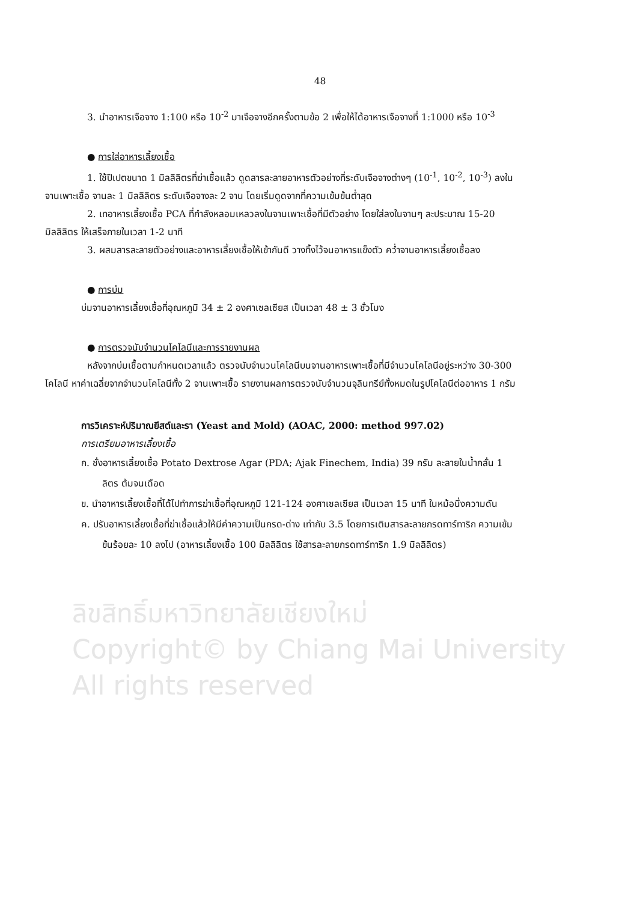ลิขสิทธิ์มหาวิทยาลัยเชียงใหม่
Copyright© by Chiang Mai University
All rights reserved
48
3. นำอาหารเจือจาง 1:100 หรือ 10<sup>-2</sup> มาเจือจางอีกครั้งตามข้อ 2 เพื่อให้ได้อาหารเจือจางที่ 1:1000 หรือ 10<sup>-3</sup>
● การใส่อาหารเลี้ยงเชื้อ
1. ใช้ปิเปตขนาด 1 มิลลิลิตรที่ฆ่าเชื้อแล้ว ดูดสารละลายอาหารตัวอย่างที่ระดับเจือจางต่างๆ (10<sup>-1</sup>, 10<sup>-2</sup>, 10<sup>-3</sup>) ลงในจานเพาะเชื้อ จานละ 1 มิลลิลิตร ระดับเจือจางละ 2 จาน โดยเริ่มดูดจากที่ความเข้มข้นต่ำสุด
2. เทอาหารเลี้ยงเชื้อ PCA ที่กำลังหลอมเหลวลงในจานเพาะเชื้อที่มีตัวอย่าง โดยใส่ลงในจานๆ ละประมาณ 15-20 มิลลิลิตร ให้เสร็จภายในเวลา 1-2 นาที
3. ผสมสารละลายตัวอย่างและอาหารเลี้ยงเชื้อให้เข้ากันดี วางทิ้งไว้จนอาหารแข็งตัว คว่ำจานอาหารเลี้ยงเชื้อลง
● การบ่ม
บ่มจานอาหารเลี้ยงเชื้อที่อุณหภูมิ 34 ± 2 องศาเซลเซียส เป็นเวลา 48 ± 3 ชั่วโมง
● การตรวจนับจำนวนโคโลนีและการรายงานผล
หลังจากบ่มเชื้อตามกำหนดเวลาแล้ว ตรวจนับจำนวนโคโลนีบนจานอาหารเพาะเชื้อที่มีจำนวนโคโลนีอยู่ระหว่าง 30-300 โคโลนี หาค่าเฉลี่ยจากจำนวนโคโลนีทั้ง 2 จานเพาะเชื้อ รายงานผลการตรวจนับจำนวนจุลินทรีย์ทั้งหมดในรูปโคโลนีต่ออาหาร 1 กรัม
การวิเคราะห์ปริมาณยีสต์และรา (Yeast and Mold) (AOAC, 2000: method 997.02)
การเตรียมอาหารเลี้ยงเชื้อ
ก. ชั่งอาหารเลี้ยงเชื้อ Potato Dextrose Agar (PDA; Ajak Finechem, India) 39 กรัม ละลายในน้ำกลั่น 1 ลิตร ต้มจนเดือด
ข. นำอาหารเลี้ยงเชื้อที่ได้ไปทำการฆ่าเชื้อที่อุณหภูมิ 121-124 องศาเซลเซียส เป็นเวลา 15 นาที ในหม้อนึ่งความดัน
ค. ปรับอาหารเลี้ยงเชื้อที่ฆ่าเชื้อแล้วให้มีค่าความเป็นกรด-ด่าง เท่ากับ 3.5 โดยการเติมสารละลายกรดทาร์ทาริก ความเข้มข้นร้อยละ 10 ลงไป (อาหารเลี้ยงเชื้อ 100 มิลลิลิตร ใช้สารละลายกรดทาร์ทาริก 1.9 มิลลิลิตร)